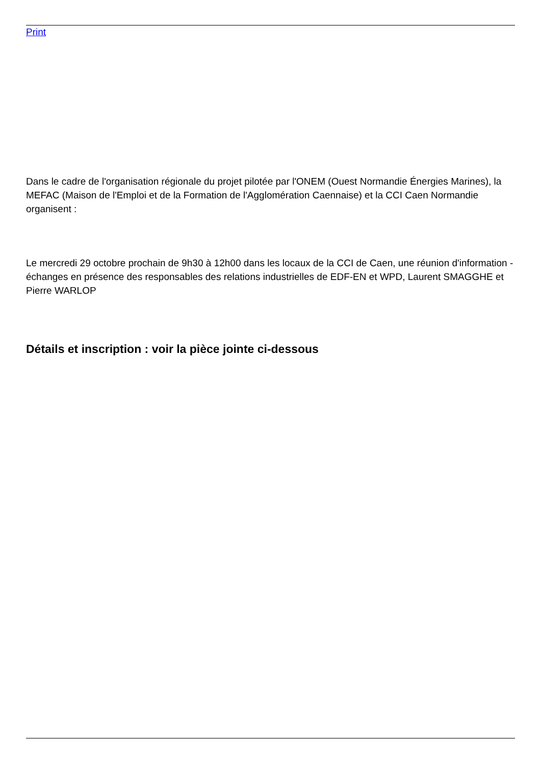Print
Dans le cadre de l'organisation régionale du projet pilotée par l'ONEM (Ouest Normandie Énergies Marines), la MEFAC (Maison de l'Emploi et de la Formation de l'Agglomération Caennaise) et la CCI Caen Normandie organisent :
Le mercredi 29 octobre prochain de 9h30 à 12h00 dans les locaux de la CCI de Caen, une réunion d'information - échanges en présence des responsables des relations industrielles de EDF-EN et WPD, Laurent SMAGGHE et Pierre WARLOP
Détails et inscription : voir la pièce jointe ci-dessous